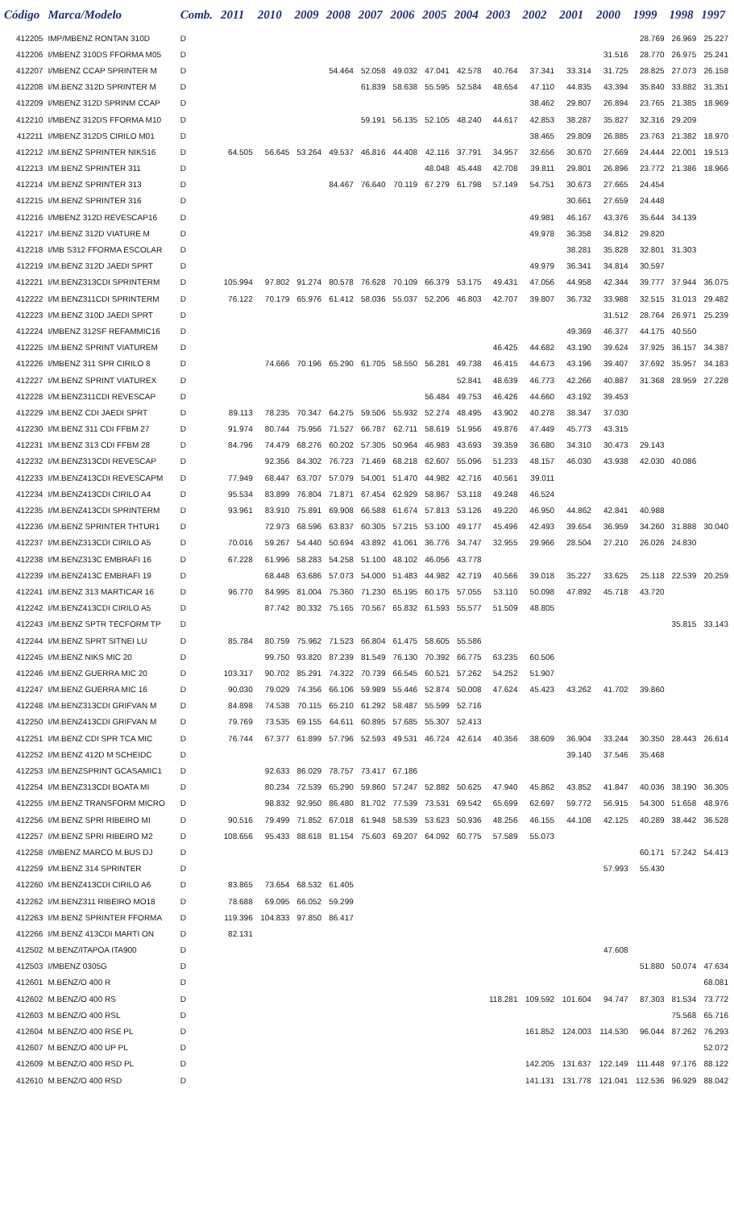| Código | Marca/Modelo | Comb. | 2011 | 2010 | 2009 | 2008 | 2007 | 2006 | 2005 | 2004 | 2003 | 2002 | 2001 | 2000 | 1999 | 1998 | 1997 |
| --- | --- | --- | --- | --- | --- | --- | --- | --- | --- | --- | --- | --- | --- | --- | --- | --- | --- |
| 412205 | IMP/MBENZ RONTAN 310D | D | | | | | | | | | | | | | 28.769 | 26.969 | 25.227 |
| 412206 | I/MBENZ 310DS FFORMA M05 | D | | | | | | | | | | | | 31.516 | 28.770 | 26.975 | 25.241 |
| 412207 | I/MBENZ CCAP SPRINTER M | D | | | | 54.464 | 52.058 | 49.032 | 47.041 | 42.578 | 40.764 | 37.341 | 33.314 | 31.725 | 28.825 | 27.073 | 26.158 |
| 412208 | I/M.BENZ 312D SPRINTER M | D | | | | | 61.839 | 58.638 | 55.595 | 52.584 | 48.654 | 47.110 | 44.835 | 43.394 | 35.840 | 33.882 | 31.351 |
| 412209 | I/MBENZ 312D SPRINM CCAP | D | | | | | | | | | | 38.462 | 29.807 | 26.894 | 23.765 | 21.385 | 18.969 |
| 412210 | I/MBENZ 312DS FFORMA M10 | D | | | | | 59.191 | 56.135 | 52.105 | 48.240 | 44.617 | 42.853 | 38.287 | 35.827 | 32.316 | 29.209 | |
| 412211 | I/MBENZ 312DS CIRILO M01 | D | | | | | | | | | | 38.465 | 29.809 | 26.885 | 23.763 | 21.382 | 18.970 |
| 412212 | I/M.BENZ SPRINTER NIKS16 | D | 64.505 | 56.645 | 53.264 | 49.537 | 46.816 | 44.408 | 42.116 | 37.791 | 34.957 | 32.656 | 30.670 | 27.669 | 24.444 | 22.001 | 19.513 |
| 412213 | I/M.BENZ SPRINTER 311 | D | | | | | | | 48.048 | 45.448 | 42.708 | 39.811 | 29.801 | 26.896 | 23.772 | 21.386 | 18.966 |
| 412214 | I/M.BENZ SPRINTER 313 | D | | | | 84.467 | 76.640 | 70.119 | 67.279 | 61.798 | 57.149 | 54.751 | 30.673 | 27.665 | 24.454 | | |
| 412215 | I/M.BENZ SPRINTER 316 | D | | | | | | | | | | | 30.661 | 27.659 | 24.448 | | |
| 412216 | I/MBENZ 312D REVESCAP16 | D | | | | | | | | | | 49.981 | 46.167 | 43.376 | 35.644 | 34.139 | |
| 412217 | I/M.BENZ 312D VIATURE M | D | | | | | | | | | | 49.978 | 36.358 | 34.812 | 29.820 | | |
| 412218 | I/MB S312 FFORMA ESCOLAR | D | | | | | | | | | | | 38.281 | 35.828 | 32.801 | 31.303 | |
| 412219 | I/M.BENZ 312D JAEDI SPRT | D | | | | | | | | | | 49.979 | 36.341 | 34.814 | 30.597 | | |
| 412221 | I/M.BENZ313CDI SPRINTERM | D | 105.994 | 97.802 | 91.274 | 80.578 | 76.628 | 70.109 | 66.379 | 53.175 | 49.431 | 47.056 | 44.958 | 42.344 | 39.777 | 37.944 | 36.075 |
| 412222 | I/M.BENZ311CDI SPRINTERM | D | 76.122 | 70.179 | 65.976 | 61.412 | 58.036 | 55.037 | 52.206 | 46.803 | 42.707 | 39.807 | 36.732 | 33.988 | 32.515 | 31.013 | 29.482 |
| 412223 | I/M.BENZ 310D JAEDI SPRT | D | | | | | | | | | | | | 31.512 | 28.764 | 26.971 | 25.239 |
| 412224 | I/MBENZ 312SF REFAMMIC16 | D | | | | | | | | | | | 49.369 | 46.377 | 44.175 | 40.550 | |
| 412225 | I/M.BENZ SPRINT VIATUREM | D | | | | | | | | | 46.425 | 44.682 | 43.190 | 39.624 | 37.925 | 36.157 | 34.387 |
| 412226 | I/MBENZ 311 SPR CIRILO 8 | D | | 74.666 | 70.196 | 65.290 | 61.705 | 58.550 | 56.281 | 49.738 | 46.415 | 44.673 | 43.196 | 39.407 | 37.692 | 35.957 | 34.183 |
| 412227 | I/M.BENZ SPRINT VIATUREX | D | | | | | | | | 52.841 | 48.639 | 46.773 | 42.266 | 40.887 | 31.368 | 28.959 | 27.228 |
| 412228 | I/M.BENZ311CDI REVESCAP | D | | | | | | | 56.484 | 49.753 | 46.426 | 44.660 | 43.192 | 39.453 | | | |
| 412229 | I/M.BENZ CDI JAEDI SPRT | D | 89.113 | 78.235 | 70.347 | 64.275 | 59.506 | 55.932 | 52.274 | 48.495 | 43.902 | 40.278 | 38.347 | 37.030 | | | |
| 412230 | I/M.BENZ 311 CDI FFBM 27 | D | 91.974 | 80.744 | 75.956 | 71.527 | 66.787 | 62.711 | 58.619 | 51.956 | 49.876 | 47.449 | 45.773 | 43.315 | | | |
| 412231 | I/M.BENZ 313 CDI FFBM 28 | D | 84.796 | 74.479 | 68.276 | 60.202 | 57.305 | 50.964 | 46.983 | 43.693 | 39.359 | 36.680 | 34.310 | 30.473 | 29.143 | | |
| 412232 | I/M.BENZ313CDI REVESCAP | D | | 92.356 | 84.302 | 76.723 | 71.469 | 68.218 | 62.607 | 55.096 | 51.233 | 48.157 | 46.030 | 43.938 | 42.030 | 40.086 | |
| 412233 | I/M.BENZ413CDI REVESCAPM | D | 77.949 | 68.447 | 63.707 | 57.079 | 54.001 | 51.470 | 44.982 | 42.716 | 40.561 | 39.011 | | | | | |
| 412234 | I/M.BENZ413CDI CIRILO A4 | D | 95.534 | 83.899 | 76.804 | 71.871 | 67.454 | 62.929 | 58.867 | 53.118 | 49.248 | 46.524 | | | | | |
| 412235 | I/M.BENZ413CDI SPRINTERM | D | 93.961 | 83.910 | 75.891 | 69.908 | 66.588 | 61.674 | 57.813 | 53.126 | 49.220 | 46.950 | 44.862 | 42.841 | 40.988 | | |
| 412236 | I/M.BENZ SPRINTER THTUR1 | D | | 72.973 | 68.596 | 63.837 | 60.305 | 57.215 | 53.100 | 49.177 | 45.496 | 42.493 | 39.654 | 36.959 | 34.260 | 31.888 | 30.040 |
| 412237 | I/M.BENZ313CDI CIRILO A5 | D | 70.016 | 59.267 | 54.440 | 50.694 | 43.892 | 41.061 | 36.776 | 34.747 | 32.955 | 29.966 | 28.504 | 27.210 | 26.026 | 24.830 | |
| 412238 | I/M.BENZ313C EMBRAFI 16 | D | 67.228 | 61.996 | 58.283 | 54.258 | 51.100 | 48.102 | 46.056 | 43.778 | | | | | | | |
| 412239 | I/M.BENZ413C EMBRAFI 19 | D | | 68.448 | 63.686 | 57.073 | 54.000 | 51.483 | 44.982 | 42.719 | 40.566 | 39.018 | 35.227 | 33.625 | 25.118 | 22.539 | 20.259 |
| 412241 | I/M.BENZ 313 MARTICAR 16 | D | 96.770 | 84.995 | 81.004 | 75.360 | 71.230 | 65.195 | 60.175 | 57.055 | 53.110 | 50.098 | 47.892 | 45.718 | 43.720 | | |
| 412242 | I/M.BENZ413CDI CIRILO A5 | D | | 87.742 | 80.332 | 75.165 | 70.567 | 65.832 | 61.593 | 55.577 | 51.509 | 48.805 | | | | | |
| 412243 | I/M.BENZ SPTR TECFORM TP | D | | | | | | | | | | | | | | 35.815 | 33.143 |
| 412244 | I/M.BENZ SPRT SITNEI LU | D | 85.784 | 80.759 | 75.962 | 71.523 | 66.804 | 61.475 | 58.605 | 55.586 | | | | | | | |
| 412245 | I/M.BENZ NIKS MIC 20 | D | | 99.750 | 93.820 | 87.239 | 81.549 | 76.130 | 70.392 | 66.775 | 63.235 | 60.506 | | | | | |
| 412246 | I/M.BENZ GUERRA MIC 20 | D | 103.317 | 90.702 | 85.291 | 74.322 | 70.739 | 66.545 | 60.521 | 57.262 | 54.252 | 51.907 | | | | | |
| 412247 | I/M.BENZ GUERRA MIC 16 | D | 90.030 | 79.029 | 74.356 | 66.106 | 59.989 | 55.446 | 52.874 | 50.008 | 47.624 | 45.423 | 43.262 | 41.702 | 39.860 | | |
| 412248 | I/M.BENZ313CDI GRIFVAN M | D | 84.898 | 74.538 | 70.115 | 65.210 | 61.292 | 58.487 | 55.599 | 52.716 | | | | | | | |
| 412250 | I/M.BENZ413CDI GRIFVAN M | D | 79.769 | 73.535 | 69.155 | 64.611 | 60.895 | 57.685 | 55.307 | 52.413 | | | | | | | |
| 412251 | I/M.BENZ CDI SPR TCA MIC | D | 76.744 | 67.377 | 61.899 | 57.796 | 52.593 | 49.531 | 46.724 | 42.614 | 40.356 | 38.609 | 36.904 | 33.244 | 30.350 | 28.443 | 26.614 |
| 412252 | I/M.BENZ 412D M SCHEIDC | D | | | | | | | | | | | 39.140 | 37.546 | 35.468 | | |
| 412253 | I/M.BENZSPRINT GCASAMIC1 | D | | 92.633 | 86.029 | 78.757 | 73.417 | 67.186 | | | | | | | | | |
| 412254 | I/M.BENZ313CDI BOATA MI | D | | 80.234 | 72.539 | 65.290 | 59.860 | 57.247 | 52.882 | 50.625 | 47.940 | 45.862 | 43.852 | 41.847 | 40.036 | 38.190 | 36.305 |
| 412255 | I/M.BENZ TRANSFORM MICRO | D | | 98.832 | 92.950 | 86.480 | 81.702 | 77.539 | 73.531 | 69.542 | 65.699 | 62.697 | 59.772 | 56.915 | 54.300 | 51.658 | 48.976 |
| 412256 | I/M.BENZ SPRI RIBEIRO MI | D | 90.516 | 79.499 | 71.852 | 67.018 | 61.948 | 58.539 | 53.623 | 50.936 | 48.256 | 46.155 | 44.108 | 42.125 | 40.289 | 38.442 | 36.528 |
| 412257 | I/M.BENZ SPRI RIBEIRO M2 | D | 108.656 | 95.433 | 88.618 | 81.154 | 75.603 | 69.207 | 64.092 | 60.775 | 57.589 | 55.073 | | | | | |
| 412258 | I/MBENZ MARCO M.BUS DJ | D | | | | | | | | | | | | | 60.171 | 57.242 | 54.413 |
| 412259 | I/M.BENZ 314 SPRINTER | D | | | | | | | | | | | | 57.993 | 55.430 | | |
| 412260 | I/M.BENZ413CDI CIRILO A6 | D | 83.865 | 73.654 | 68.532 | 61.405 | | | | | | | | | | | |
| 412262 | I/M.BENZ311 RIBEIRO MO18 | D | 78.688 | 69.095 | 66.052 | 59.299 | | | | | | | | | | | |
| 412263 | I/M.BENZ SPRINTER FFORMA | D | 119.396 | 104.833 | 97.850 | 86.417 | | | | | | | | | | | |
| 412266 | I/M.BENZ 413CDI MARTI ON | D | 82.131 | | | | | | | | | | | | | | |
| 412502 | M.BENZ/ITAPOA ITA900 | D | | | | | | | | | | | | 47.608 | | | |
| 412503 | I/MBENZ 0305G | D | | | | | | | | | | | | | 51.880 | 50.074 | 47.634 |
| 412601 | M.BENZ/O 400 R | D | | | | | | | | | | | | | | | 68.081 |
| 412602 | M.BENZ/O 400 RS | D | | | | | | | | | 118.281 | 109.592 | 101.604 | 94.747 | 87.303 | 81.534 | 73.772 |
| 412603 | M.BENZ/O 400 RSL | D | | | | | | | | | | | | | | 75.568 | 65.716 |
| 412604 | M.BENZ/O 400 RSE PL | D | | | | | | | | | | 161.852 | 124.003 | 114.530 | 96.044 | 87.262 | 76.293 |
| 412607 | M.BENZ/O 400 UP PL | D | | | | | | | | | | | | | | | 52.072 |
| 412609 | M.BENZ/O 400 RSD PL | D | | | | | | | | | | 142.205 | 131.637 | 122.149 | 111.448 | 97.176 | 88.122 |
| 412610 | M.BENZ/O 400 RSD | D | | | | | | | | | | 141.131 | 131.778 | 121.041 | 112.536 | 96.929 | 88.042 |